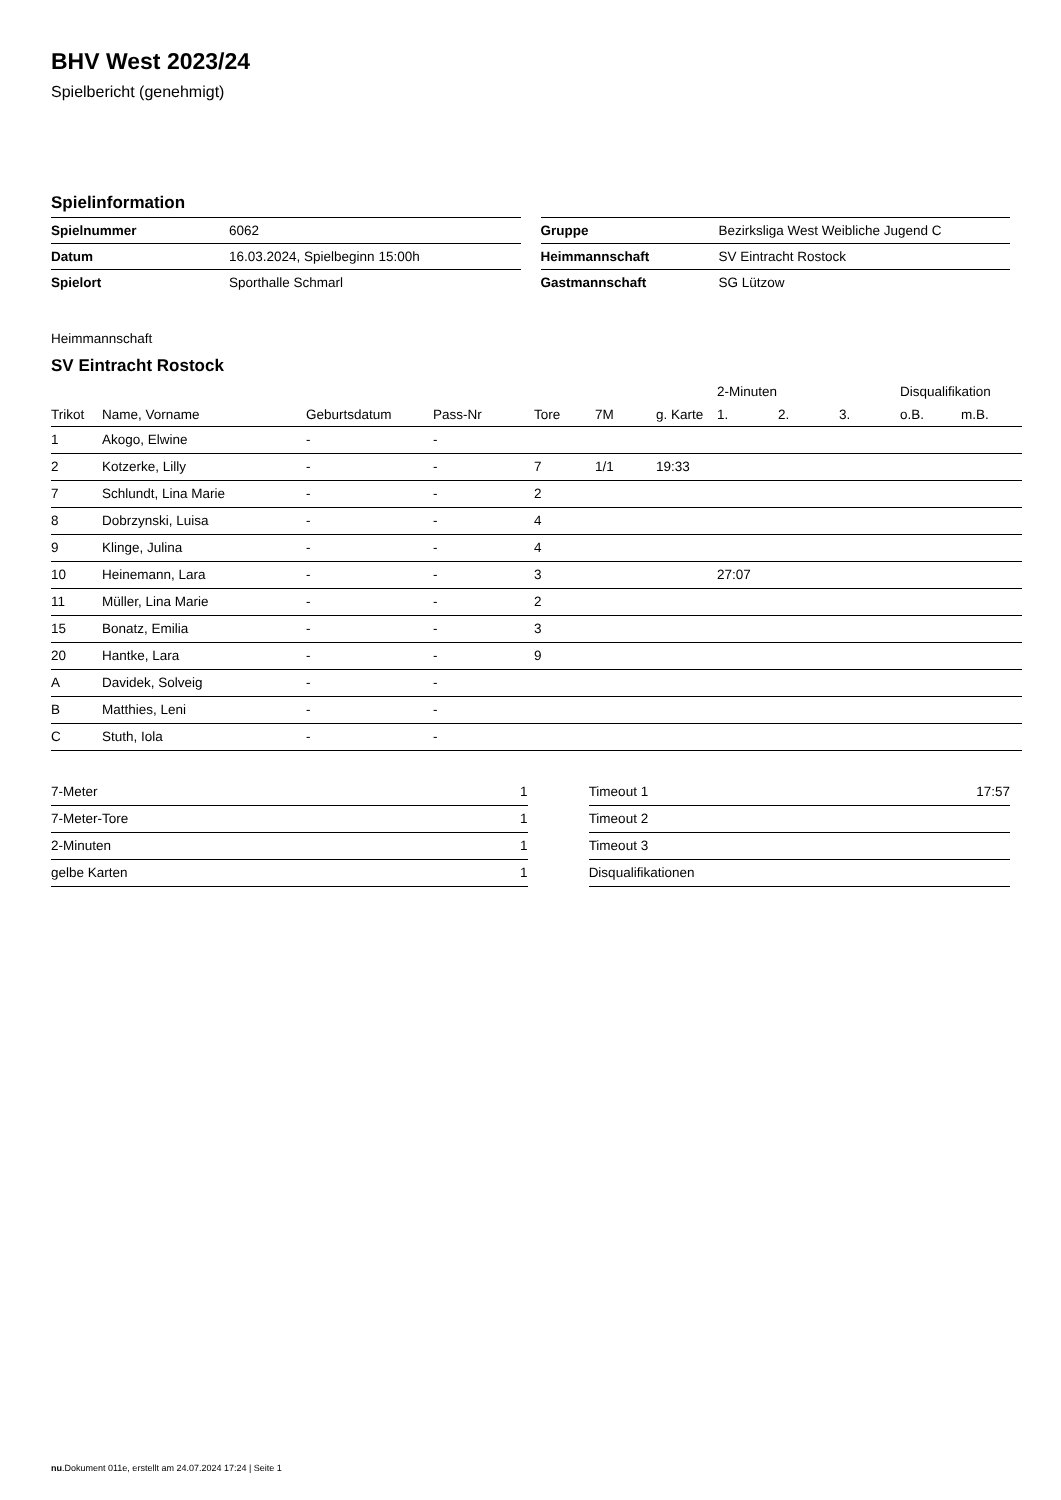BHV West 2023/24
Spielbericht (genehmigt)
Spielinformation
| Spielnummer | 6062 |
| Datum | 16.03.2024, Spielbeginn 15:00h |
| Spielort | Sporthalle Schmarl |
| Gruppe | Bezirksliga West Weibliche Jugend C |
| Heimmannschaft | SV Eintracht Rostock |
| Gastmannschaft | SG Lützow |
Heimmannschaft
SV Eintracht Rostock
| | | | | | | | 2-Minuten | | | Disqualifikation | |
| --- | --- | --- | --- | --- | --- | --- | --- | --- | --- | --- | --- |
| Trikot | Name, Vorname | Geburtsdatum | Pass-Nr | Tore | 7M | g. Karte | 1. | 2. | 3. | o.B. | m.B. |
| 1 | Akogo, Elwine | - | - | | | | | | | | |
| 2 | Kotzerke, Lilly | - | - | 7 | 1/1 | 19:33 | | | | | |
| 7 | Schlundt, Lina Marie | - | - | 2 | | | | | | | |
| 8 | Dobrzynski, Luisa | - | - | 4 | | | | | | | |
| 9 | Klinge, Julina | - | - | 4 | | | | | | | |
| 10 | Heinemann, Lara | - | - | 3 | | | 27:07 | | | | |
| 11 | Müller, Lina Marie | - | - | 2 | | | | | | | |
| 15 | Bonatz, Emilia | - | - | 3 | | | | | | | |
| 20 | Hantke, Lara | - | - | 9 | | | | | | | |
| A | Davidek, Solveig | - | - | | | | | | | | |
| B | Matthies, Leni | - | - | | | | | | | | |
| C | Stuth, Iola | - | - | | | | | | | | |
| 7-Meter | 1 |
| 7-Meter-Tore | 1 |
| 2-Minuten | 1 |
| gelbe Karten | 1 |
| Timeout 1 | 17:57 |
| Timeout 2 | |
| Timeout 3 | |
| Disqualifikationen | |
nu.Dokument 011e, erstellt am 24.07.2024 17:24 | Seite 1